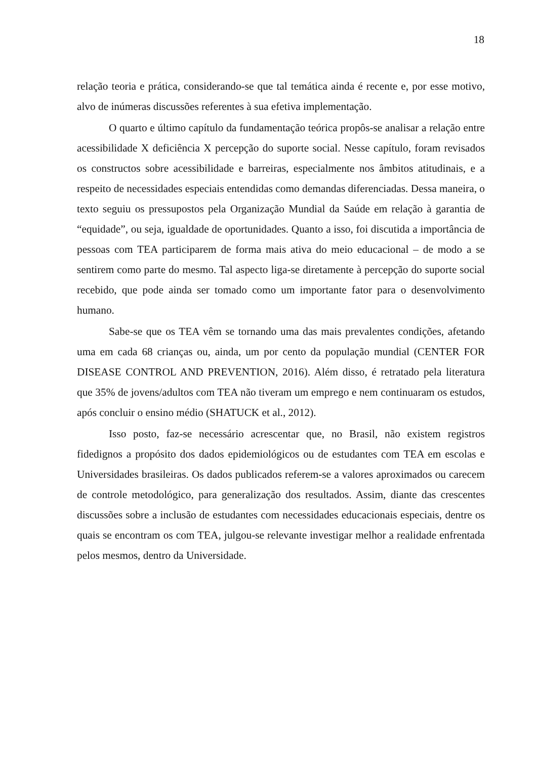18
relação teoria e prática, considerando-se que tal temática ainda é recente e, por esse motivo, alvo de inúmeras discussões referentes à sua efetiva implementação.
O quarto e último capítulo da fundamentação teórica propôs-se analisar a relação entre acessibilidade X deficiência X percepção do suporte social. Nesse capítulo, foram revisados os constructos sobre acessibilidade e barreiras, especialmente nos âmbitos atitudinais, e a respeito de necessidades especiais entendidas como demandas diferenciadas. Dessa maneira, o texto seguiu os pressupostos pela Organização Mundial da Saúde em relação à garantia de “equidade”, ou seja, igualdade de oportunidades. Quanto a isso, foi discutida a importância de pessoas com TEA participarem de forma mais ativa do meio educacional – de modo a se sentirem como parte do mesmo. Tal aspecto liga-se diretamente à percepção do suporte social recebido, que pode ainda ser tomado como um importante fator para o desenvolvimento humano.
Sabe-se que os TEA vêm se tornando uma das mais prevalentes condições, afetando uma em cada 68 crianças ou, ainda, um por cento da população mundial (CENTER FOR DISEASE CONTROL AND PREVENTION, 2016). Além disso, é retratado pela literatura que 35% de jovens/adultos com TEA não tiveram um emprego e nem continuaram os estudos, após concluir o ensino médio (SHATUCK et al., 2012).
Isso posto, faz-se necessário acrescentar que, no Brasil, não existem registros fidedignos a propósito dos dados epidemiológicos ou de estudantes com TEA em escolas e Universidades brasileiras. Os dados publicados referem-se a valores aproximados ou carecem de controle metodológico, para generalização dos resultados. Assim, diante das crescentes discussões sobre a inclusão de estudantes com necessidades educacionais especiais, dentre os quais se encontram os com TEA, julgou-se relevante investigar melhor a realidade enfrentada pelos mesmos, dentro da Universidade.